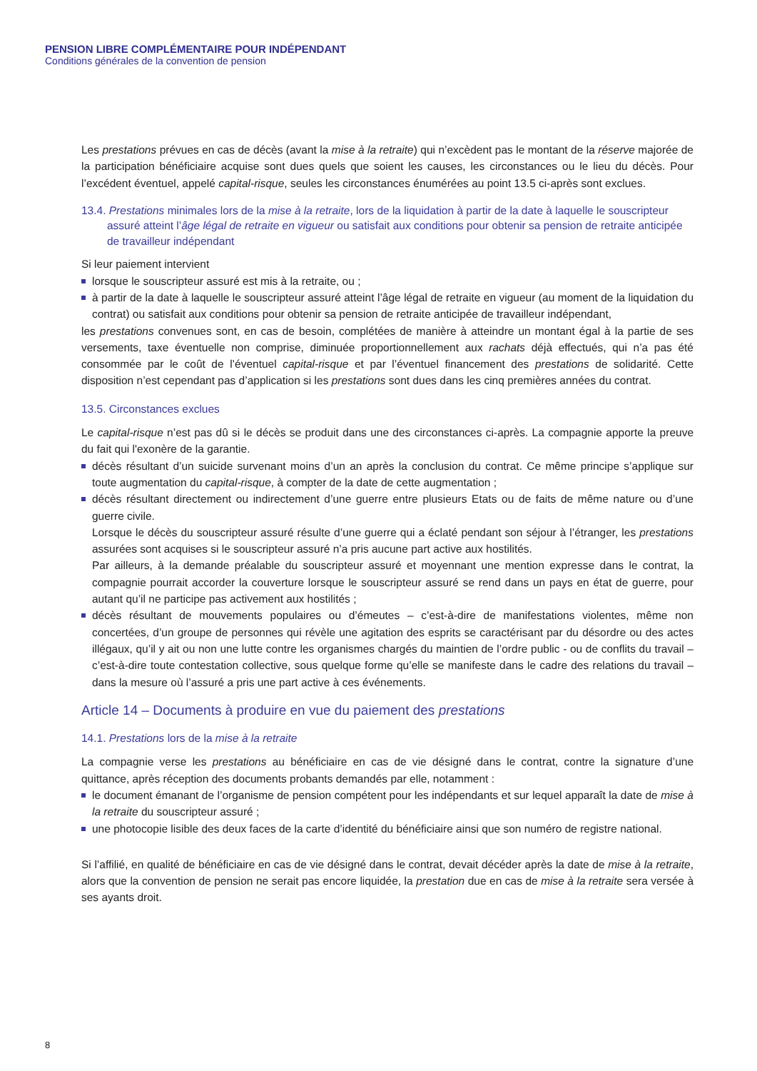PENSION LIBRE COMPLÉMENTAIRE POUR INDÉPENDANT
Conditions générales de la convention de pension
Les prestations prévues en cas de décès (avant la mise à la retraite) qui n’excèdent pas le montant de la réserve majorée de la participation bénéficiaire acquise sont dues quels que soient les causes, les circonstances ou le lieu du décès. Pour l’excédent éventuel, appelé capital-risque, seules les circonstances énumérées au point 13.5 ci-après sont exclues.
13.4. Prestations minimales lors de la mise à la retraite, lors de la liquidation à partir de la date à laquelle le souscripteur assuré atteint l’âge légal de retraite en vigueur ou satisfait aux conditions pour obtenir sa pension de retraite anticipée de travailleur indépendant
Si leur paiement intervient
lorsque le souscripteur assuré est mis à la retraite, ou ;
à partir de la date à laquelle le souscripteur assuré atteint l’âge légal de retraite en vigueur (au moment de la liquidation du contrat) ou satisfait aux conditions pour obtenir sa pension de retraite anticipée de travailleur indépendant,
les prestations convenues sont, en cas de besoin, complétées de manière à atteindre un montant égal à la partie de ses versements, taxe éventuelle non comprise, diminuée proportionnellement aux rachats déjà effectués, qui n’a pas été consommée par le coût de l’éventuel capital-risque et par l’éventuel financement des prestations de solidarité. Cette disposition n’est cependant pas d’application si les prestations sont dues dans les cinq premières années du contrat.
13.5. Circonstances exclues
Le capital-risque n’est pas dû si le décès se produit dans une des circonstances ci-après. La compagnie apporte la preuve du fait qui l'exonère de la garantie.
décès résultant d’un suicide survenant moins d’un an après la conclusion du contrat. Ce même principe s’applique sur toute augmentation du capital-risque, à compter de la date de cette augmentation ;
décès résultant directement ou indirectement d’une guerre entre plusieurs Etats ou de faits de même nature ou d’une guerre civile.
Lorsque le décès du souscripteur assuré résulte d’une guerre qui a éclaté pendant son séjour à l’étranger, les prestations assurées sont acquises si le souscripteur assuré n’a pris aucune part active aux hostilités.
Par ailleurs, à la demande préalable du souscripteur assuré et moyennant une mention expresse dans le contrat, la compagnie pourrait accorder la couverture lorsque le souscripteur assuré se rend dans un pays en état de guerre, pour autant qu’il ne participe pas activement aux hostilités ;
décès résultant de mouvements populaires ou d’émeutes – c’est-à-dire de manifestations violentes, même non concertées, d’un groupe de personnes qui révèle une agitation des esprits se caractérisant par du désordre ou des actes illégaux, qu’il y ait ou non une lutte contre les organismes chargés du maintien de l’ordre public - ou de conflits du travail – c’est-à-dire toute contestation collective, sous quelque forme qu’elle se manifeste dans le cadre des relations du travail – dans la mesure où l’assuré a pris une part active à ces événements.
Article 14 – Documents à produire en vue du paiement des prestations
14.1. Prestations lors de la mise à la retraite
La compagnie verse les prestations au bénéficiaire en cas de vie désigné dans le contrat, contre la signature d’une quittance, après réception des documents probants demandés par elle, notamment :
le document émanant de l’organisme de pension compétent pour les indépendants et sur lequel apparaît la date de mise à la retraite du souscripteur assuré ;
une photocopie lisible des deux faces de la carte d’identité du bénéficiaire ainsi que son numéro de registre national.
Si l’affilié, en qualité de bénéficiaire en cas de vie désigné dans le contrat, devait décéder après la date de mise à la retraite, alors que la convention de pension ne serait pas encore liquidée, la prestation due en cas de mise à la retraite sera versée à ses ayants droit.
8